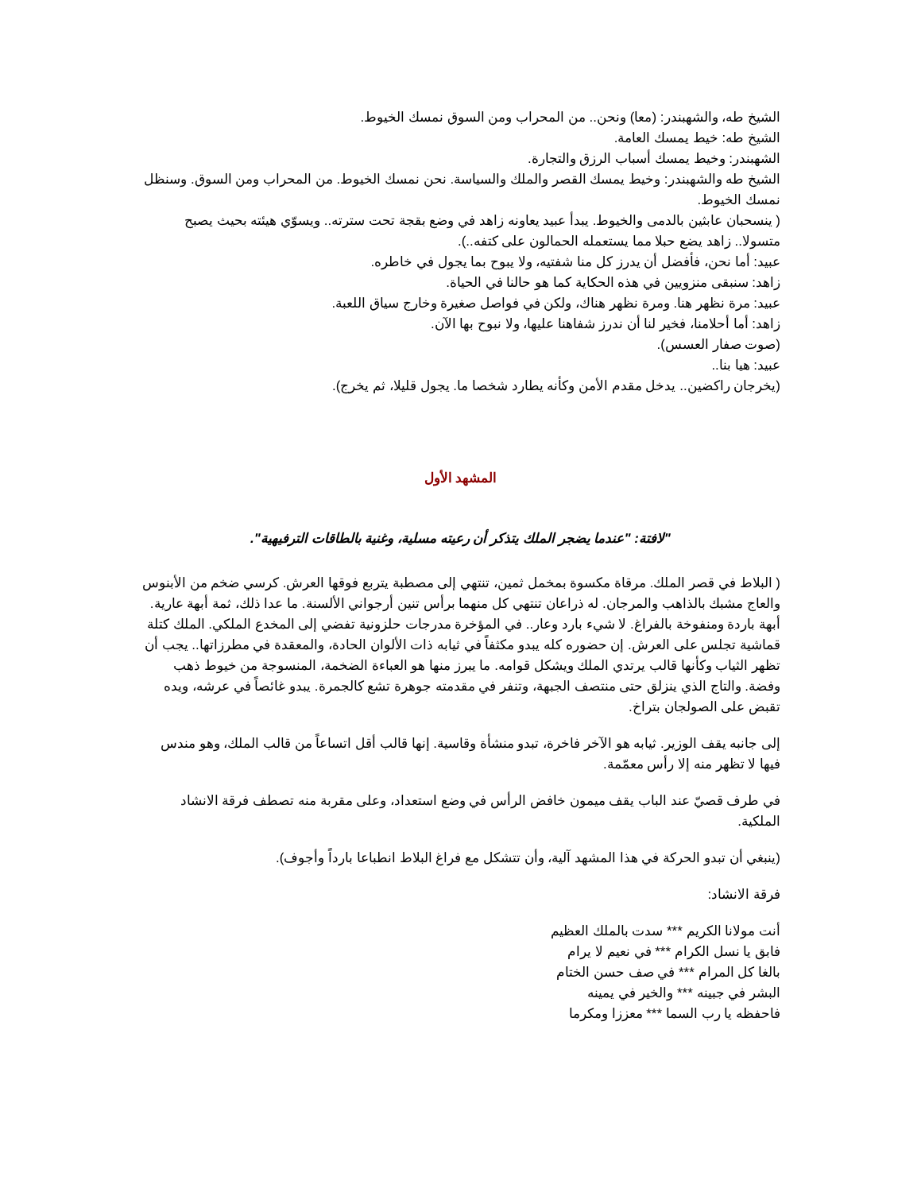الشيخ طه، والشهبندر: (معا) ونحن.. من المحراب ومن السوق نمسك الخيوط.
الشيخ طه: خيط يمسك العامة.
الشهبندر: وخيط يمسك أسباب الرزق والتجارة.
الشيخ طه والشهبندر: وخيط يمسك القصر والملك والسياسة. نحن نمسك الخيوط. من المحراب ومن السوق. وسنظل نمسك الخيوط.
( ينسحبان عابثين بالدمى والخيوط. يبدأ عبيد يعاونه زاهد في وضع بقجة تحت سترته.. ويسوّي هيئته بحيث يصبح متسولا.. زاهد يضع حبلا مما يستعمله الحمالون على كتفه..).
عبيد: أما نحن، فأفضل أن يدرز كل منا شفتيه، ولا يبوح بما يجول في خاطره.
زاهد: سنبقى منزويين في هذه الحكاية كما هو حالنا في الحياة.
عبيد: مرة نظهر هنا. ومرة نظهر هناك، ولكن في فواصل صغيرة وخارج سياق اللعبة.
زاهد: أما أحلامنا، فخير لنا أن ندرز شفاهنا عليها، ولا نبوح بها الآن.
(صوت صفار العسس).
عبيد: هيا بنا..
(يخرجان راكضين.. يدخل مقدم الأمن وكأنه يطارد شخصا ما. يجول قليلا، ثم يخرج).
المشهد الأول
"لافتة: "عندما يضجر الملك يتذكر أن رعيته مسلية، وغنية بالطاقات الترفيهية".
( البلاط في قصر الملك. مرقاة مكسوة بمخمل ثمين، تنتهي إلى مصطبة يتربع فوقها العرش. كرسي ضخم من الأبنوس والعاج مشبك بالذاهب والمرجان. له ذراعان تنتهي كل منهما برأس تنين أرجواني الألسنة. ما عدا ذلك، ثمة أبهة عارية. أبهة باردة ومنفوخة بالفراغ. لا شيء بارد وعار.. في المؤخرة مدرجات حلزونية تفضي إلى المخدع الملكي. الملك كتلة قماشية تجلس على العرش. إن حضوره كله يبدو مكثفاً في ثيابه ذات الألوان الحادة، والمعقدة في مطرزاتها.. يجب أن تظهر الثياب وكأنها قالب يرتدي الملك ويشكل قوامه. ما يبرز منها هو العباءة الضخمة، المنسوجة من خيوط ذهب وفضة. والتاج الذي ينزلق حتى منتصف الجبهة، وتنفر في مقدمته جوهرة تشع كالجمرة. يبدو غائصاً في عرشه، ويده تقبض على الصولجان بتراخ.
إلى جانبه يقف الوزير. ثيابه هو الآخر فاخرة، تبدو منشأة وقاسية. إنها قالب أقل اتساعاً من قالب الملك، وهو مندس فيها لا تظهر منه إلا رأس معمّمة.
في طرف قصيّ عند الباب يقف ميمون خافض الرأس في وضع استعداد، وعلى مقربة منه تصطف فرقة الانشاد الملكية.
(ينبغي أن تبدو الحركة في هذا المشهد آلية، وأن تتشكل مع فراغ البلاط انطباعا بارداً وأجوف).
فرقة الانشاد:
أنت مولانا الكريم *** سدت بالملك العظيم
فابق يا نسل الكرام *** في نعيم لا يرام
بالغا كل المرام *** في صف حسن الختام
البشر في جبينه *** والخير في يمينه
فاحفظه يا رب السما *** معززا ومكرما